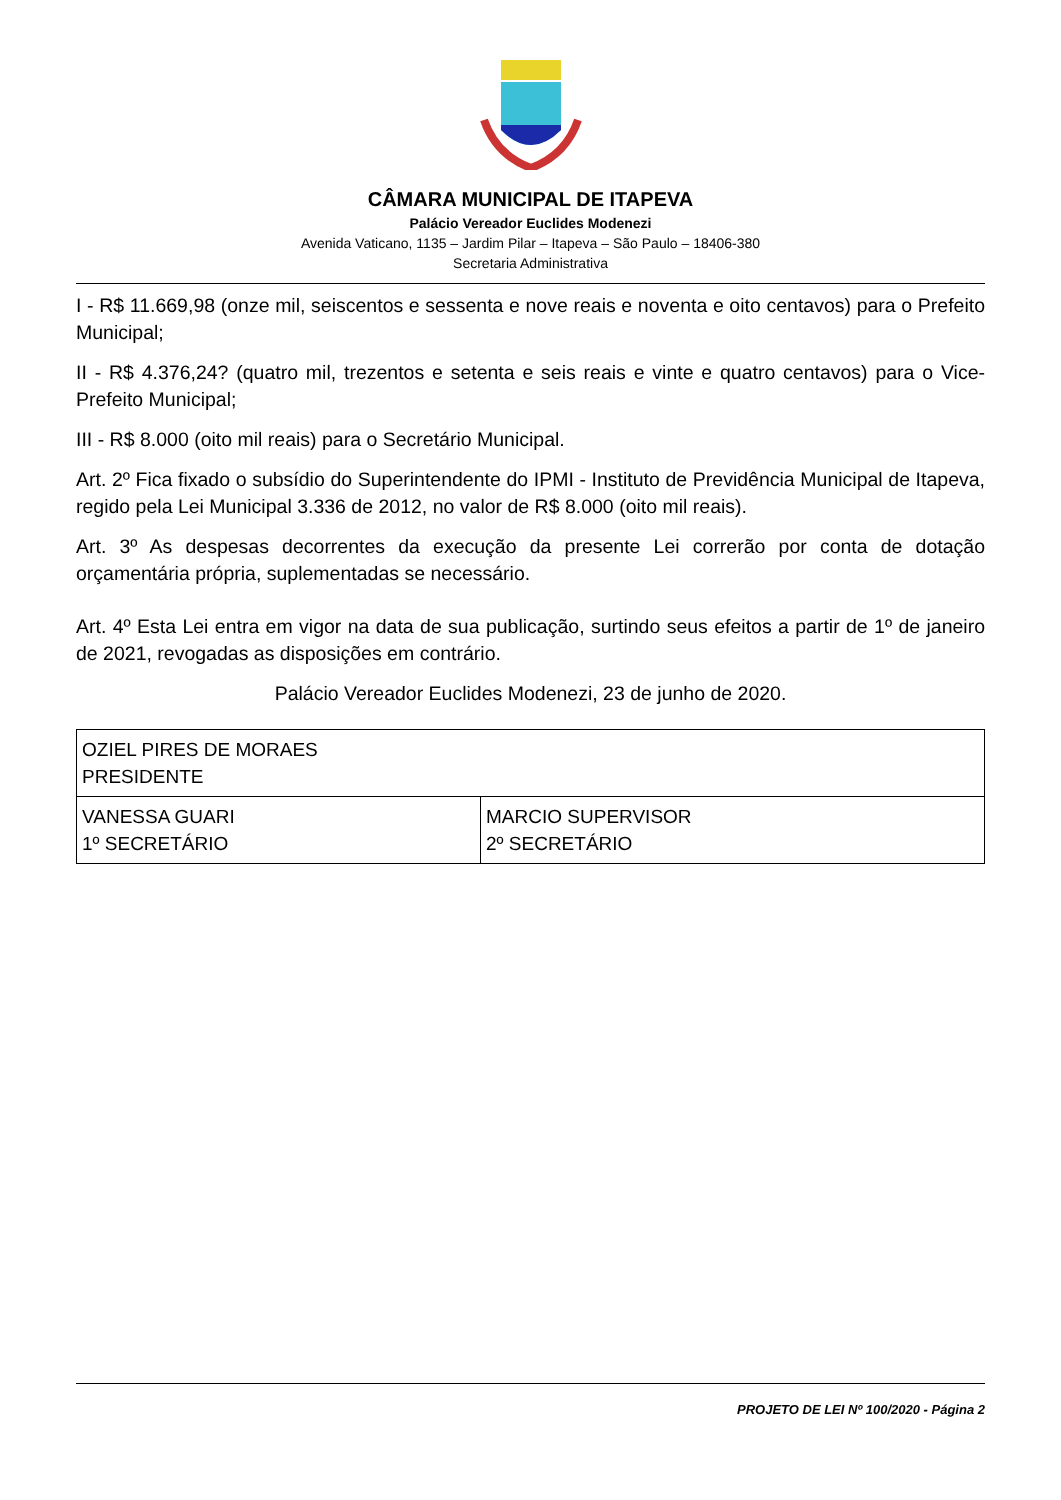CÂMARA MUNICIPAL DE ITAPEVA
Palácio Vereador Euclides Modenezi
Avenida Vaticano, 1135 – Jardim Pilar – Itapeva – São Paulo – 18406-380
Secretaria Administrativa
I - R$ 11.669,98 (onze mil, seiscentos e sessenta e nove reais e noventa e oito centavos) para o Prefeito Municipal;
II - R$ 4.376,24? (quatro mil, trezentos e setenta e seis reais e vinte e quatro centavos) para o Vice-Prefeito Municipal;
III - R$ 8.000 (oito mil reais) para o Secretário Municipal.
Art. 2º Fica fixado o subsídio do Superintendente do IPMI - Instituto de Previdência Municipal de Itapeva, regido pela Lei Municipal 3.336 de 2012, no valor de R$ 8.000 (oito mil reais).
Art. 3º As despesas decorrentes da execução da presente Lei correrão por conta de dotação orçamentária própria, suplementadas se necessário.
Art. 4º Esta Lei entra em vigor na data de sua publicação, surtindo seus efeitos a partir de 1º de janeiro de 2021, revogadas as disposições em contrário.
Palácio Vereador Euclides Modenezi, 23 de junho de 2020.
| OZIEL PIRES DE MORAES PRESIDENTE | |
| VANESSA GUARI 1º SECRETÁRIO | MARCIO SUPERVISOR 2º SECRETÁRIO |
PROJETO DE LEI Nº 100/2020 - Página 2